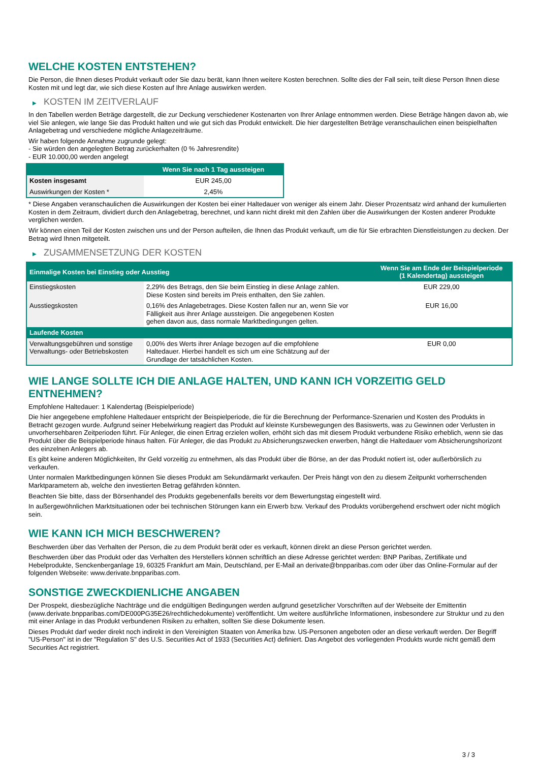WELCHE KOSTEN ENTSTEHEN?
Die Person, die Ihnen dieses Produkt verkauft oder Sie dazu berät, kann Ihnen weitere Kosten berechnen. Sollte dies der Fall sein, teilt diese Person Ihnen diese Kosten mit und legt dar, wie sich diese Kosten auf Ihre Anlage auswirken werden.
▶ KOSTEN IM ZEITVERLAUF
In den Tabellen werden Beträge dargestellt, die zur Deckung verschiedener Kostenarten von Ihrer Anlage entnommen werden. Diese Beträge hängen davon ab, wie viel Sie anlegen, wie lange Sie das Produkt halten und wie gut sich das Produkt entwickelt. Die hier dargestellten Beträge veranschaulichen einen beispielhaften Anlagebetrag und verschiedene mögliche Anlagezeiträume.
Wir haben folgende Annahme zugrunde gelegt:
- Sie würden den angelegten Betrag zurückerhalten (0 % Jahresrendite)
- EUR 10.000,00 werden angelegt
| | Wenn Sie nach 1 Tag aussteigen |
| --- | --- |
| Kosten insgesamt | EUR 245,00 |
| Auswirkungen der Kosten * | 2,45% |
* Diese Angaben veranschaulichen die Auswirkungen der Kosten bei einer Haltedauer von weniger als einem Jahr. Dieser Prozentsatz wird anhand der kumulierten Kosten in dem Zeitraum, dividiert durch den Anlagebetrag, berechnet, und kann nicht direkt mit den Zahlen über die Auswirkungen der Kosten anderer Produkte verglichen werden.
Wir können einen Teil der Kosten zwischen uns und der Person aufteilen, die Ihnen das Produkt verkauft, um die für Sie erbrachten Dienstleistungen zu decken. Der Betrag wird Ihnen mitgeteilt.
▶ ZUSAMMENSETZUNG DER KOSTEN
| Einmalige Kosten bei Einstieg oder Ausstieg | | Wenn Sie am Ende der Beispielperiode (1 Kalendertag) aussteigen |
| --- | --- | --- |
| Einstiegskosten | 2,29% des Betrags, den Sie beim Einstieg in diese Anlage zahlen. Diese Kosten sind bereits im Preis enthalten, den Sie zahlen. | EUR 229,00 |
| Ausstiegskosten | 0,16% des Anlagebetrages. Diese Kosten fallen nur an, wenn Sie vor Fälligkeit aus ihrer Anlage aussteigen. Die angegebenen Kosten gehen davon aus, dass normale Marktbedingungen gelten. | EUR 16,00 |
| Laufende Kosten | | |
| Verwaltungsgebühren und sonstige Verwaltungs- oder Betriebskosten | 0,00% des Werts ihrer Anlage bezogen auf die empfohlene Haltedauer. Hierbei handelt es sich um eine Schätzung auf der Grundlage der tatsächlichen Kosten. | EUR 0,00 |
WIE LANGE SOLLTE ICH DIE ANLAGE HALTEN, UND KANN ICH VORZEITIG GELD ENTNEHMEN?
Empfohlene Haltedauer: 1 Kalendertag (Beispielperiode)
Die hier angegebene empfohlene Haltedauer entspricht der Beispielperiode, die für die Berechnung der Performance-Szenarien und Kosten des Produkts in Betracht gezogen wurde. Aufgrund seiner Hebelwirkung reagiert das Produkt auf kleinste Kursbewegungen des Basiswerts, was zu Gewinnen oder Verlusten in unvorhersehbaren Zeitperioden führt. Für Anleger, die einen Ertrag erzielen wollen, erhöht sich das mit diesem Produkt verbundene Risiko erheblich, wenn sie das Produkt über die Beispielperiode hinaus halten. Für Anleger, die das Produkt zu Absicherungszwecken erwerben, hängt die Haltedauer vom Absicherungshorizont des einzelnen Anlegers ab.
Es gibt keine anderen Möglichkeiten, Ihr Geld vorzeitig zu entnehmen, als das Produkt über die Börse, an der das Produkt notiert ist, oder außerbörslich zu verkaufen.
Unter normalen Marktbedingungen können Sie dieses Produkt am Sekundärmarkt verkaufen. Der Preis hängt von den zu diesem Zeitpunkt vorherrschenden Marktparametern ab, welche den investierten Betrag gefährden könnten.
Beachten Sie bitte, dass der Börsenhandel des Produkts gegebenenfalls bereits vor dem Bewertungstag eingestellt wird.
In außergewöhnlichen Marktsituationen oder bei technischen Störungen kann ein Erwerb bzw. Verkauf des Produkts vorübergehend erschwert oder nicht möglich sein.
WIE KANN ICH MICH BESCHWEREN?
Beschwerden über das Verhalten der Person, die zu dem Produkt berät oder es verkauft, können direkt an diese Person gerichtet werden.
Beschwerden über das Produkt oder das Verhalten des Herstellers können schriftlich an diese Adresse gerichtet werden: BNP Paribas, Zertifikate und Hebelprodukte, Senckenberganlage 19, 60325 Frankfurt am Main, Deutschland, per E-Mail an derivate@bnpparibas.com oder über das Online-Formular auf der folgenden Webseite: www.derivate.bnpparibas.com.
SONSTIGE ZWECKDIENLICHE ANGABEN
Der Prospekt, diesbezügliche Nachträge und die endgültigen Bedingungen werden aufgrund gesetzlicher Vorschriften auf der Webseite der Emittentin (www.derivate.bnpparibas.com/DE000PG35E26/rechtlichedokumente) veröffentlicht. Um weitere ausführliche Informationen, insbesondere zur Struktur und zu den mit einer Anlage in das Produkt verbundenen Risiken zu erhalten, sollten Sie diese Dokumente lesen.
Dieses Produkt darf weder direkt noch indirekt in den Vereinigten Staaten von Amerika bzw. US-Personen angeboten oder an diese verkauft werden. Der Begriff "US-Person" ist in der "Regulation S" des U.S. Securities Act of 1933 (Securities Act) definiert. Das Angebot des vorliegenden Produkts wurde nicht gemäß dem Securities Act registriert.
3 / 3